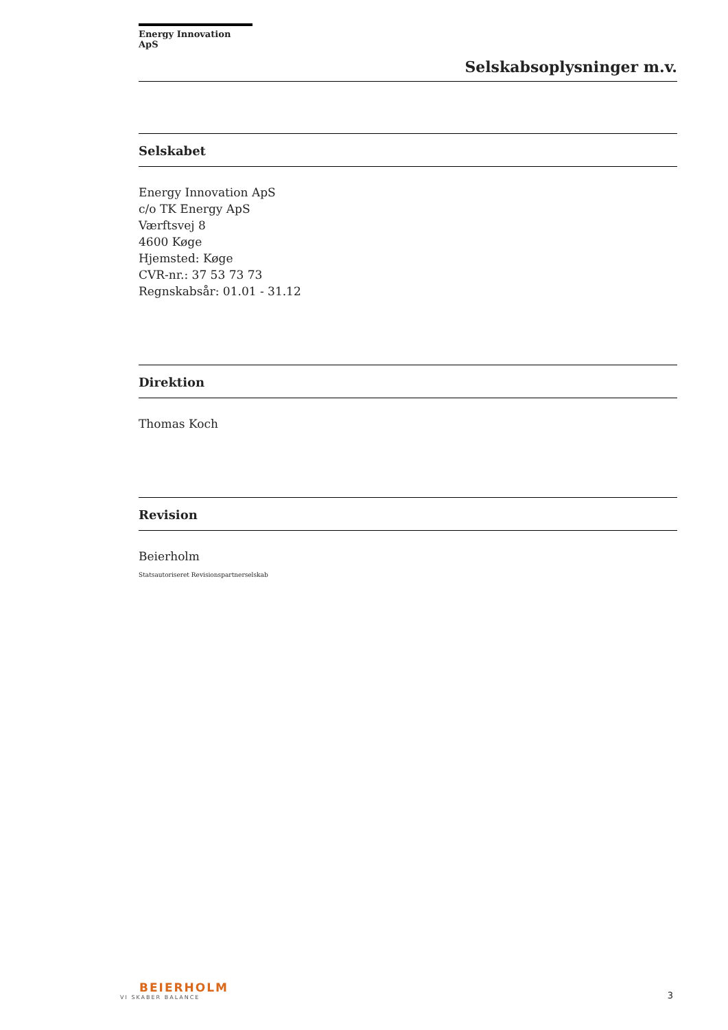Energy Innovation ApS
Selskabsoplysninger m.v.
Selskabet
Energy Innovation ApS
c/o TK Energy ApS
Værftsvej 8
4600 Køge
Hjemsted: Køge
CVR-nr.: 37 53 73 73
Regnskabsår: 01.01 - 31.12
Direktion
Thomas Koch
Revision
Beierholm
Statsautoriseret Revisionspartnerselskab
BEIERHOLM
VI SKABER BALANCE
3